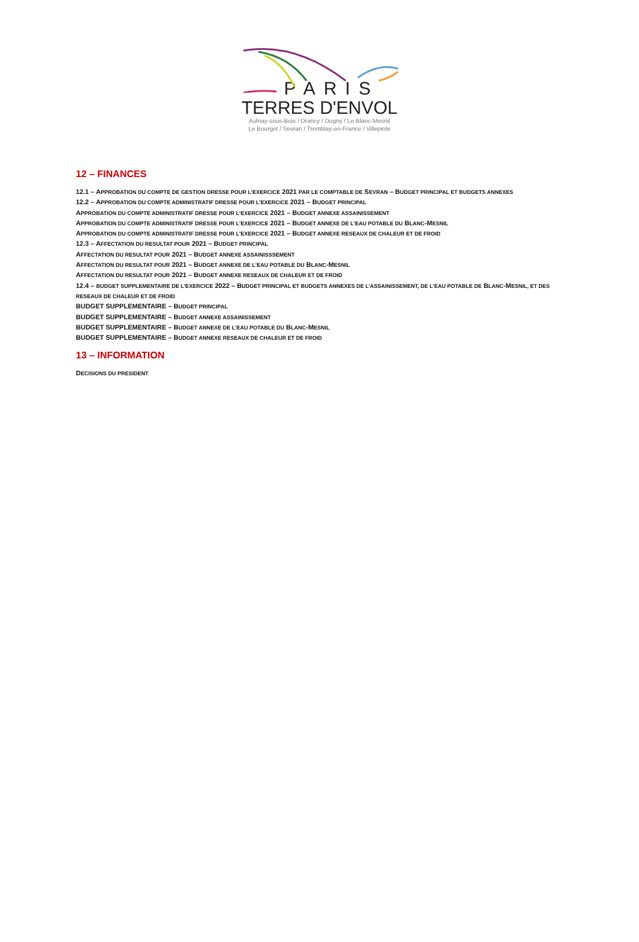PARIS
TERRES D'ENVOL
Aulnay-sous-Bois / Drancy / Dugny / Le Blanc-Mesnil
Le Bourget / Sevran / Tremblay-en-France / Villepinte
12 – FINANCES
12.1 – APPROBATION DU COMPTE DE GESTION DRESSE POUR L'EXERCICE 2021 PAR LE COMPTABLE DE SEVRAN – BUDGET PRINCIPAL ET BUDGETS ANNEXES
12.2 – APPROBATION DU COMPTE ADMINISTRATIF DRESSE POUR L'EXERCICE 2021 – BUDGET PRINCIPAL
APPROBATION DU COMPTE ADMINISTRATIF DRESSE POUR L'EXERCICE 2021 – BUDGET ANNEXE ASSAINISSEMENT
APPROBATION DU COMPTE ADMINISTRATIF DRESSE POUR L'EXERCICE 2021 – BUDGET ANNEXE DE L'EAU POTABLE DU BLANC-MESNIL
APPROBATION DU COMPTE ADMINISTRATIF DRESSE POUR L'EXERCICE 2021 – BUDGET ANNEXE RESEAUX DE CHALEUR ET DE FROID
12.3 – AFFECTATION DU RESULTAT POUR 2021 – BUDGET PRINCIPAL
AFFECTATION DU RESULTAT POUR 2021 – BUDGET ANNEXE ASSAINISSSEMENT
AFFECTATION DU RESULTAT POUR 2021 – BUDGET ANNEXE DE L'EAU POTABLE DU BLANC-MESNIL
AFFECTATION DU RESULTAT POUR 2021 – BUDGET ANNEXE RESEAUX DE CHALEUR ET DE FROID
12.4 – BUDGET SUPPLEMENTAIRE DE L'EXERCICE 2022 – BUDGET PRINCIPAL ET BUDGETS ANNEXES DE L'ASSAINISSEMENT, DE L'EAU POTABLE DE BLANC-MESNIL, ET DES RESEAUX DE CHALEUR ET DE FROID
BUDGET SUPPLEMENTAIRE – BUDGET PRINCIPAL
BUDGET SUPPLEMENTAIRE – BUDGET ANNEXE ASSAINISSEMENT
BUDGET SUPPLEMENTAIRE – BUDGET ANNEXE DE L'EAU POTABLE DU BLANC-MESNIL
BUDGET SUPPLEMENTAIRE – BUDGET ANNEXE RESEAUX DE CHALEUR ET DE FROID
13 – INFORMATION
DECISIONS DU PRESIDENT